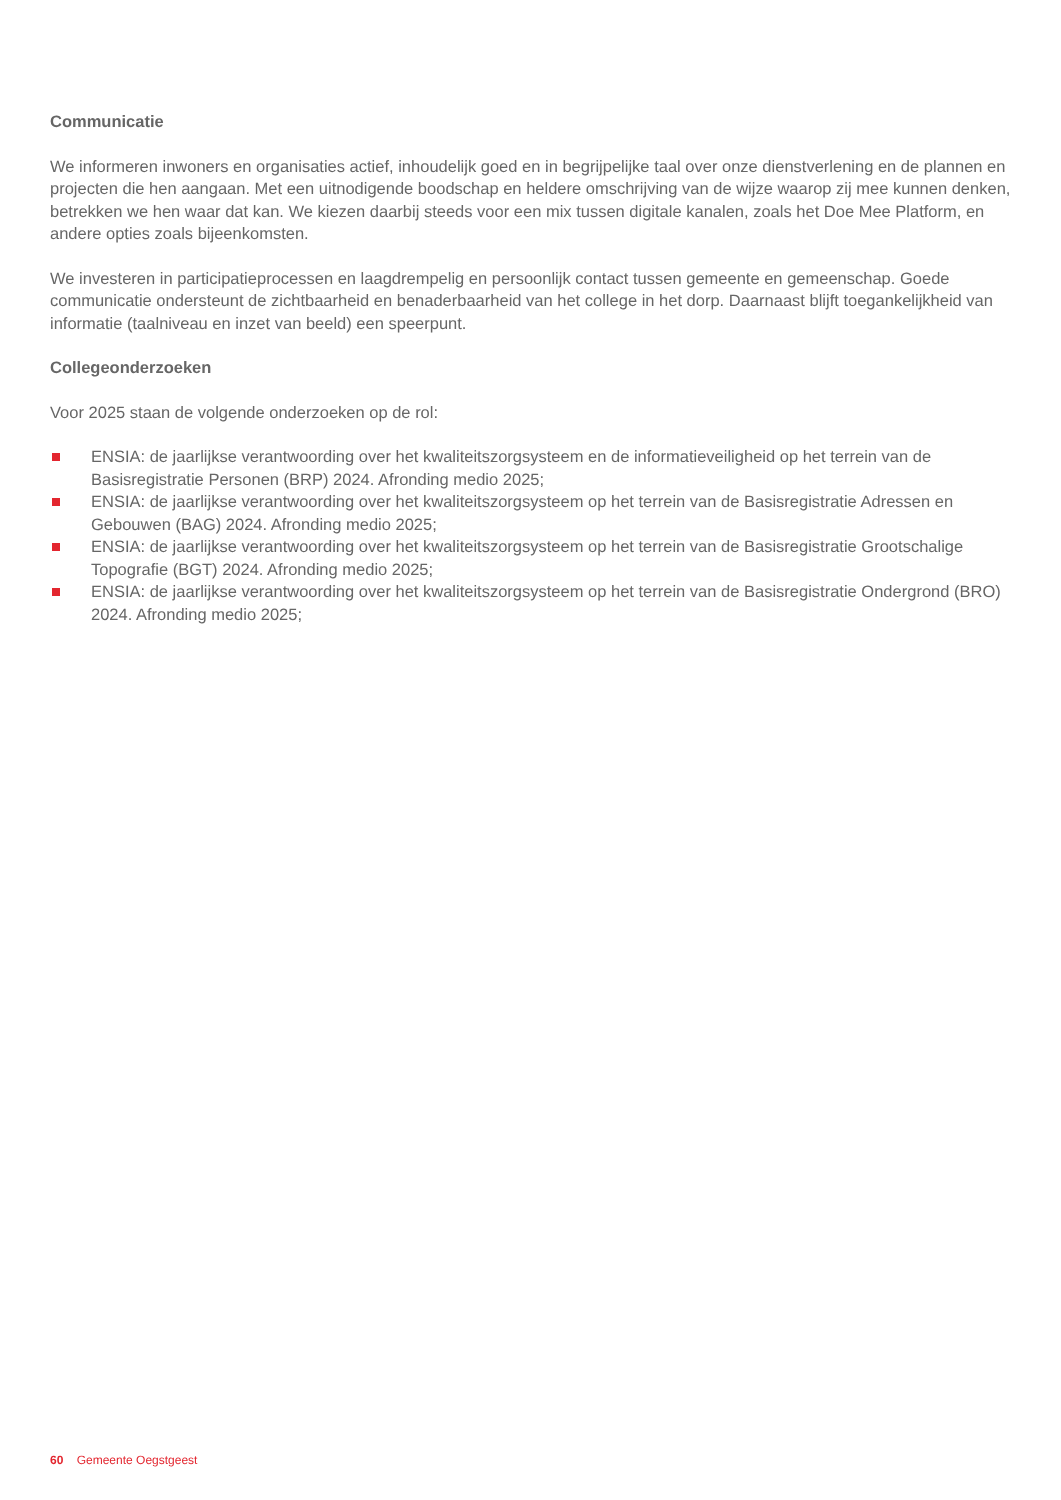Communicatie
We informeren inwoners en organisaties actief, inhoudelijk goed en in begrijpelijke taal over onze dienstverlening en de plannen en projecten die hen aangaan. Met een uitnodigende boodschap en heldere omschrijving van de wijze waarop zij mee kunnen denken, betrekken we hen waar dat kan. We kiezen daarbij steeds voor een mix tussen digitale kanalen, zoals het Doe Mee Platform, en andere opties zoals bijeenkomsten.
We investeren in participatieprocessen en laagdrempelig en persoonlijk contact tussen gemeente en gemeenschap. Goede communicatie ondersteunt de zichtbaarheid en benaderbaarheid van het college in het dorp. Daarnaast blijft toegankelijkheid van informatie (taalniveau en inzet van beeld) een speerpunt.
Collegeonderzoeken
Voor 2025 staan de volgende onderzoeken op de rol:
ENSIA: de jaarlijkse verantwoording over het kwaliteitszorgsysteem en de informatieveiligheid op het terrein van de Basisregistratie Personen (BRP) 2024. Afronding medio 2025;
ENSIA: de jaarlijkse verantwoording over het kwaliteitszorgsysteem op het terrein van de Basisregistratie Adressen en Gebouwen (BAG) 2024. Afronding medio 2025;
ENSIA: de jaarlijkse verantwoording over het kwaliteitszorgsysteem op het terrein van de Basisregistratie Grootschalige Topografie (BGT) 2024. Afronding medio 2025;
ENSIA: de jaarlijkse verantwoording over het kwaliteitszorgsysteem op het terrein van de Basisregistratie Ondergrond (BRO) 2024. Afronding medio 2025;
60 Gemeente Oegstgeest